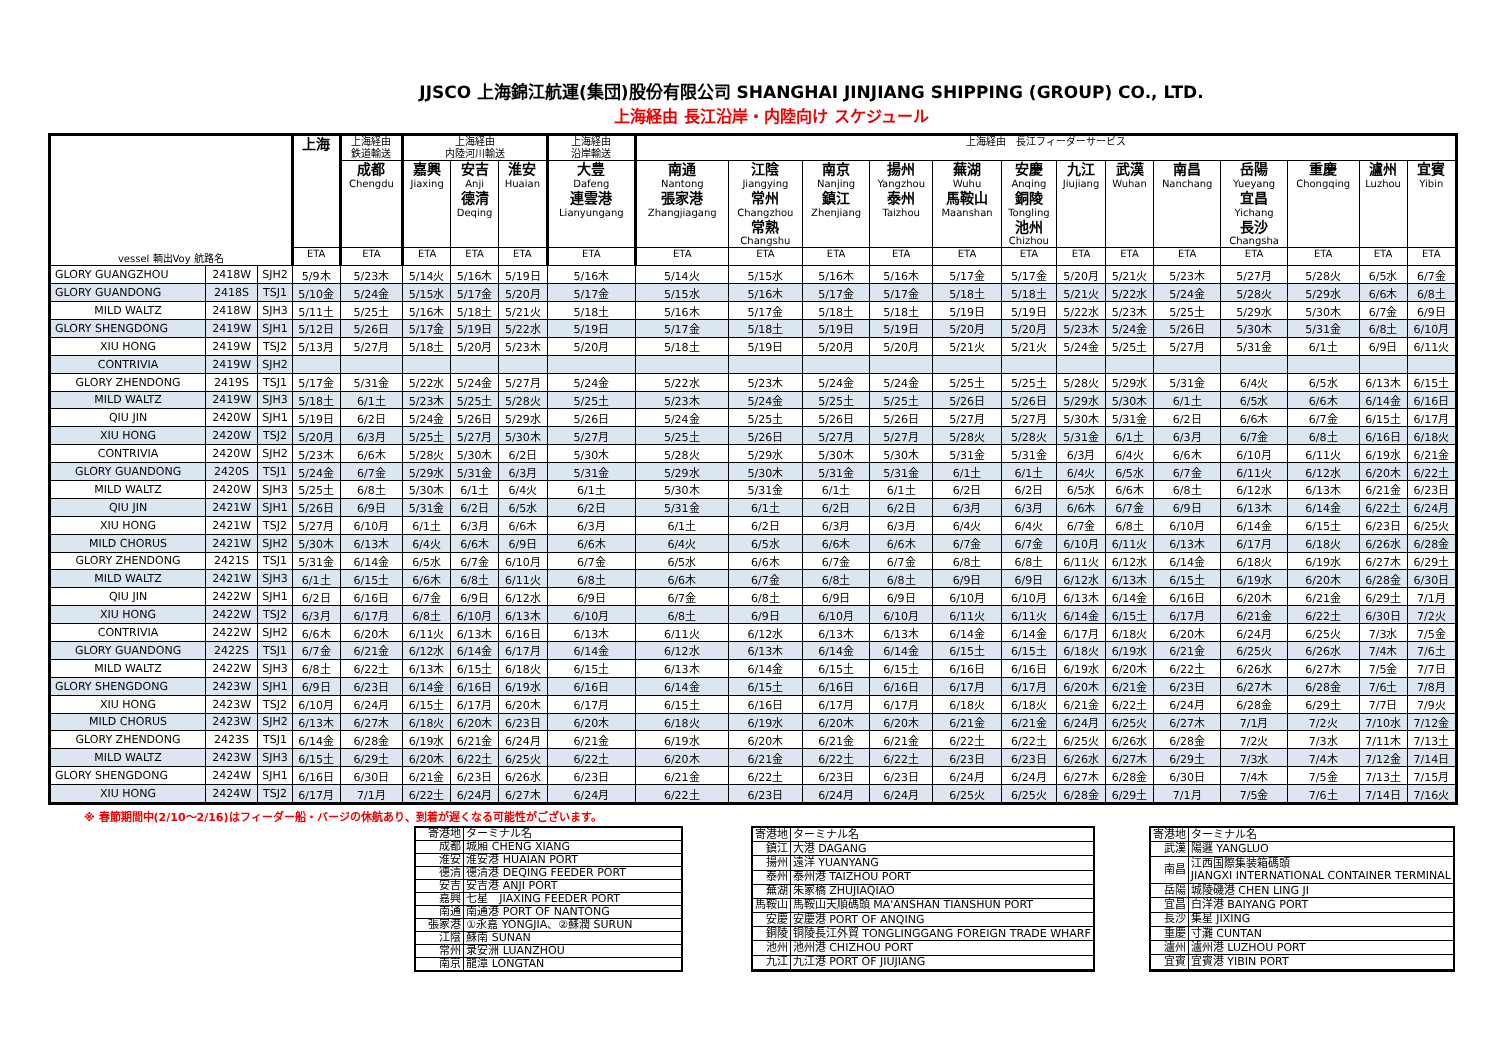JJSCO 上海錦江航運(集団)股份有限公司 SHANGHAI JINJIANG SHIPPING (GROUP) CO., LTD.
上海経由 長江沿岸・内陸向け スケジュール
| vessel 輌出Voy 航路名 | | | 上海 | 上海経由 鉄道輸送 | 上海経由 内陸河川輸送 | | | 上海経由 沿岸輸送 | 上海経由 長江フィーダーサービス | | | | | | | | | | | | |
| --- | --- | --- | --- | --- | --- | --- | --- | --- | --- | --- | --- | --- | --- | --- | --- | --- | --- | --- | --- | --- | --- |
| | | | | 成都 Chengdu | 嘉興 Jiaxing | 安吉 Anji 德清 Deqing | 淮安 Huaian | 大豊 Dafeng 連雲港 Lianyungang | 南通 Nantong 張家港 Zhangjiagang | 江陰 Jiangying 常州 Changzhou 常熟 Changshu | 南京 Nanjing 鎮江 Zhenjiang | 揚州 Yangzhou 泰州 Taizhou | 蕪湖 Wuhu 馬鞍山 Maanshan | 安慶 Anqing 銅陵 Tongling 池州 Chizhou | 九江 Jiujiang | 武漢 Wuhan | 南昌 Nanchang | 岳陽 Yueyang 宜昌 Yichang 長沙 Changsha | 重慶 Chongqing | 瀘州 Luzhou | 宜賓 Yibin |
| | | | ETA | ETA | ETA | ETA | ETA | ETA | ETA | ETA | ETA | ETA | ETA | ETA | ETA | ETA | ETA | ETA | ETA | ETA | ETA |
| GLORY GUANGZHOU | 2418W | SJH2 | 5/9木 | 5/23木 | 5/14火 | 5/16木 | 5/19日 | 5/16木 | 5/14火 | 5/15水 | 5/16木 | 5/16木 | 5/17金 | 5/17金 | 5/20月 | 5/21火 | 5/23木 | 5/27月 | 5/28火 | 6/5水 | 6/7金 |
| GLORY GUANDONG | 2418S | TSJ1 | 5/10金 | 5/24金 | 5/15水 | 5/17金 | 5/20月 | 5/17金 | 5/15水 | 5/16木 | 5/17金 | 5/17金 | 5/18土 | 5/18土 | 5/21火 | 5/22水 | 5/24金 | 5/28火 | 5/29水 | 6/6木 | 6/8土 |
| MILD WALTZ | 2418W | SJH3 | 5/11土 | 5/25土 | 5/16木 | 5/18土 | 5/21火 | 5/18土 | 5/16木 | 5/17金 | 5/18土 | 5/18土 | 5/19日 | 5/19日 | 5/22水 | 5/23木 | 5/25土 | 5/29水 | 5/30木 | 6/7金 | 6/9日 |
| GLORY SHENGDONG | 2419W | SJH1 | 5/12日 | 5/26日 | 5/17金 | 5/19日 | 5/22水 | 5/19日 | 5/17金 | 5/18土 | 5/19日 | 5/19日 | 5/20月 | 5/20月 | 5/23木 | 5/24金 | 5/26日 | 5/30木 | 5/31金 | 6/8土 | 6/10月 |
| XIU HONG | 2419W | TSJ2 | 5/13月 | 5/27月 | 5/18土 | 5/20月 | 5/23木 | 5/20月 | 5/18土 | 5/19日 | 5/20月 | 5/20月 | 5/21火 | 5/21火 | 5/24金 | 5/25土 | 5/27月 | 5/31金 | 6/1土 | 6/9日 | 6/11火 |
| CONTRIVIA | 2419W | SJH2 | | | | | | | | | | | | | | | | | | | |
| GLORY ZHENDONG | 2419S | TSJ1 | 5/17金 | 5/31金 | 5/22水 | 5/24金 | 5/27月 | 5/24金 | 5/22水 | 5/23木 | 5/24金 | 5/24金 | 5/25土 | 5/25土 | 5/28火 | 5/29水 | 5/31金 | 6/4火 | 6/5水 | 6/13木 | 6/15土 |
| MILD WALTZ | 2419W | SJH3 | 5/18土 | 6/1土 | 5/23木 | 5/25土 | 5/28火 | 5/25土 | 5/23木 | 5/24金 | 5/25土 | 5/25土 | 5/26日 | 5/26日 | 5/29水 | 5/30木 | 6/1土 | 6/5水 | 6/6木 | 6/14金 | 6/16日 |
| QIU JIN | 2420W | SJH1 | 5/19日 | 6/2日 | 5/24金 | 5/26日 | 5/29水 | 5/26日 | 5/24金 | 5/25土 | 5/26日 | 5/26日 | 5/27月 | 5/27月 | 5/30木 | 5/31金 | 6/2日 | 6/6木 | 6/7金 | 6/15土 | 6/17月 |
| XIU HONG | 2420W | TSJ2 | 5/20月 | 6/3月 | 5/25土 | 5/27月 | 5/30木 | 5/27月 | 5/25土 | 5/26日 | 5/27月 | 5/27月 | 5/28火 | 5/28火 | 5/31金 | 6/1土 | 6/3月 | 6/7金 | 6/8土 | 6/16日 | 6/18火 |
| CONTRIVIA | 2420W | SJH2 | 5/23木 | 6/6木 | 5/28火 | 5/30木 | 6/2日 | 5/30木 | 5/28火 | 5/29水 | 5/30木 | 5/30木 | 5/31金 | 5/31金 | 6/3月 | 6/4火 | 6/6木 | 6/10月 | 6/11火 | 6/19水 | 6/21金 |
| GLORY GUANDONG | 2420S | TSJ1 | 5/24金 | 6/7金 | 5/29水 | 5/31金 | 6/3月 | 5/31金 | 5/29水 | 5/30木 | 5/31金 | 5/31金 | 6/1土 | 6/1土 | 6/4火 | 6/5水 | 6/7金 | 6/11火 | 6/12水 | 6/20木 | 6/22土 |
| MILD WALTZ | 2420W | SJH3 | 5/25土 | 6/8土 | 5/30木 | 6/1土 | 6/4火 | 6/1土 | 5/30木 | 5/31金 | 6/1土 | 6/1土 | 6/2日 | 6/2日 | 6/5水 | 6/6木 | 6/8土 | 6/12水 | 6/13木 | 6/21金 | 6/23日 |
| QIU JIN | 2421W | SJH1 | 5/26日 | 6/9日 | 5/31金 | 6/2日 | 6/5水 | 6/2日 | 5/31金 | 6/1土 | 6/2日 | 6/2日 | 6/3月 | 6/3月 | 6/6木 | 6/7金 | 6/9日 | 6/13木 | 6/14金 | 6/22土 | 6/24月 |
| XIU HONG | 2421W | TSJ2 | 5/27月 | 6/10月 | 6/1土 | 6/3月 | 6/6木 | 6/3月 | 6/1土 | 6/2日 | 6/3月 | 6/3月 | 6/4火 | 6/4火 | 6/7金 | 6/8土 | 6/10月 | 6/14金 | 6/15土 | 6/23日 | 6/25火 |
| MILD CHORUS | 2421W | SJH2 | 5/30木 | 6/13木 | 6/4火 | 6/6木 | 6/9日 | 6/6木 | 6/4火 | 6/5水 | 6/6木 | 6/6木 | 6/7金 | 6/7金 | 6/10月 | 6/11火 | 6/13木 | 6/17月 | 6/18火 | 6/26水 | 6/28金 |
| GLORY ZHENDONG | 2421S | TSJ1 | 5/31金 | 6/14金 | 6/5水 | 6/7金 | 6/10月 | 6/7金 | 6/5水 | 6/6木 | 6/7金 | 6/7金 | 6/8土 | 6/8土 | 6/11火 | 6/12水 | 6/14金 | 6/18火 | 6/19水 | 6/27木 | 6/29土 |
| MILD WALTZ | 2421W | SJH3 | 6/1土 | 6/15土 | 6/6木 | 6/8土 | 6/11火 | 6/8土 | 6/6木 | 6/7金 | 6/8土 | 6/8土 | 6/9日 | 6/9日 | 6/12水 | 6/13木 | 6/15土 | 6/19水 | 6/20木 | 6/28金 | 6/30日 |
| QIU JIN | 2422W | SJH1 | 6/2日 | 6/16日 | 6/7金 | 6/9日 | 6/12水 | 6/9日 | 6/7金 | 6/8土 | 6/9日 | 6/9日 | 6/10月 | 6/10月 | 6/13木 | 6/14金 | 6/16日 | 6/20木 | 6/21金 | 6/29土 | 7/1月 |
| XIU HONG | 2422W | TSJ2 | 6/3月 | 6/17月 | 6/8土 | 6/10月 | 6/13木 | 6/10月 | 6/8土 | 6/9日 | 6/10月 | 6/10月 | 6/11火 | 6/11火 | 6/14金 | 6/15土 | 6/17月 | 6/21金 | 6/22土 | 6/30日 | 7/2火 |
| CONTRIVIA | 2422W | SJH2 | 6/6木 | 6/20木 | 6/11火 | 6/13木 | 6/16日 | 6/13木 | 6/11火 | 6/12水 | 6/13木 | 6/13木 | 6/14金 | 6/14金 | 6/17月 | 6/18火 | 6/20木 | 6/24月 | 6/25火 | 7/3水 | 7/5金 |
| GLORY GUANDONG | 2422S | TSJ1 | 6/7金 | 6/21金 | 6/12水 | 6/14金 | 6/17月 | 6/14金 | 6/12水 | 6/13木 | 6/14金 | 6/14金 | 6/15土 | 6/15土 | 6/18火 | 6/19水 | 6/21金 | 6/25火 | 6/26水 | 7/4木 | 7/6土 |
| MILD WALTZ | 2422W | SJH3 | 6/8土 | 6/22土 | 6/13木 | 6/15土 | 6/18火 | 6/15土 | 6/13木 | 6/14金 | 6/15土 | 6/15土 | 6/16日 | 6/16日 | 6/19水 | 6/20木 | 6/22土 | 6/26水 | 6/27木 | 7/5金 | 7/7日 |
| GLORY SHENGDONG | 2423W | SJH1 | 6/9日 | 6/23日 | 6/14金 | 6/16日 | 6/19水 | 6/16日 | 6/14金 | 6/15土 | 6/16日 | 6/16日 | 6/17月 | 6/17月 | 6/20木 | 6/21金 | 6/23日 | 6/27木 | 6/28金 | 7/6土 | 7/8月 |
| XIU HONG | 2423W | TSJ2 | 6/10月 | 6/24月 | 6/15土 | 6/17月 | 6/20木 | 6/17月 | 6/15土 | 6/16日 | 6/17月 | 6/17月 | 6/18火 | 6/18火 | 6/21金 | 6/22土 | 6/24月 | 6/28金 | 6/29土 | 7/7日 | 7/9火 |
| MILD CHORUS | 2423W | SJH2 | 6/13木 | 6/27木 | 6/18火 | 6/20木 | 6/23日 | 6/20木 | 6/18火 | 6/19水 | 6/20木 | 6/20木 | 6/21金 | 6/21金 | 6/24月 | 6/25火 | 6/27木 | 7/1月 | 7/2火 | 7/10水 | 7/12金 |
| GLORY ZHENDONG | 2423S | TSJ1 | 6/14金 | 6/28金 | 6/19水 | 6/21金 | 6/24月 | 6/21金 | 6/19水 | 6/20木 | 6/21金 | 6/21金 | 6/22土 | 6/22土 | 6/25火 | 6/26水 | 6/28金 | 7/2火 | 7/3水 | 7/11木 | 7/13土 |
| MILD WALTZ | 2423W | SJH3 | 6/15土 | 6/29土 | 6/20木 | 6/22土 | 6/25火 | 6/22土 | 6/20木 | 6/21金 | 6/22土 | 6/22土 | 6/23日 | 6/23日 | 6/26水 | 6/27木 | 6/29土 | 7/3水 | 7/4木 | 7/12金 | 7/14日 |
| GLORY SHENGDONG | 2424W | SJH1 | 6/16日 | 6/30日 | 6/21金 | 6/23日 | 6/26水 | 6/23日 | 6/21金 | 6/22土 | 6/23日 | 6/23日 | 6/24月 | 6/24月 | 6/27木 | 6/28金 | 6/30日 | 7/4木 | 7/5金 | 7/13土 | 7/15月 |
| XIU HONG | 2424W | TSJ2 | 6/17月 | 7/1月 | 6/22土 | 6/24月 | 6/27木 | 6/24月 | 6/22土 | 6/23日 | 6/24月 | 6/24月 | 6/25火 | 6/25火 | 6/28金 | 6/29土 | 7/1月 | 7/5金 | 7/6土 | 7/14日 | 7/16火 |
※ 春節期間中(2/10～2/16)はフィーダー船・バージの休航あり、到着が遅くなる可能性がございます。
| 寄港地 | ターミナル名 |
| 成都 | 城厢 CHENG XIANG |
| 淮安 | 淮安港 HUAIAN PORT |
| 德清 | 德清港 DEQING FEEDER PORT |
| 安吉 | 安吉港 ANJI PORT |
| 嘉興 | 七星 JIAXING FEEDER PORT |
| 南通 | 南通港 PORT OF NANTONG |
| 張家港 | ①永嘉 YONGJIA、②蘇潤 SURUN |
| 江陰 | 蘇南 SUNAN |
| 常州 | 录安洲 LUANZHOU |
| 南京 | 龍潭 LONGTAN |
| 寄港地 | ターミナル名 |
| 鎮江 | 大港 DAGANG |
| 揚州 | 遠洋 YUANYANG |
| 泰州 | 泰州港 TAIZHOU PORT |
| 蕪湖 | 朱家橋 ZHUJIAQIAO |
| 馬鞍山 | 馬鞍山天順碼頭 MA'ANSHAN TIANSHUN PORT |
| 安慶 | 安慶港 PORT OF ANQING |
| 銅陵 | 铜陵長江外貿 TONGLINGGANG FOREIGN TRADE WHARF |
| 池州 | 池州港 CHIZHOU PORT |
| 九江 | 九江港 PORT OF JIUJIANG |
| 寄港地 | ターミナル名 |
| 武漢 | 陽邏 YANGLUO |
| 南昌 | 江西国際集装箱碼頭 JIANGXI INTERNATIONAL CONTAINER TERMINAL |
| 岳陽 | 城陵磯港 CHEN LING JI |
| 宜昌 | 白洋港 BAIYANG PORT |
| 長沙 | 集星 JIXING |
| 重慶 | 寸灘 CUNTAN |
| 瀘州 | 瀘州港 LUZHOU PORT |
| 宜賓 | 宜賓港 YIBIN PORT |